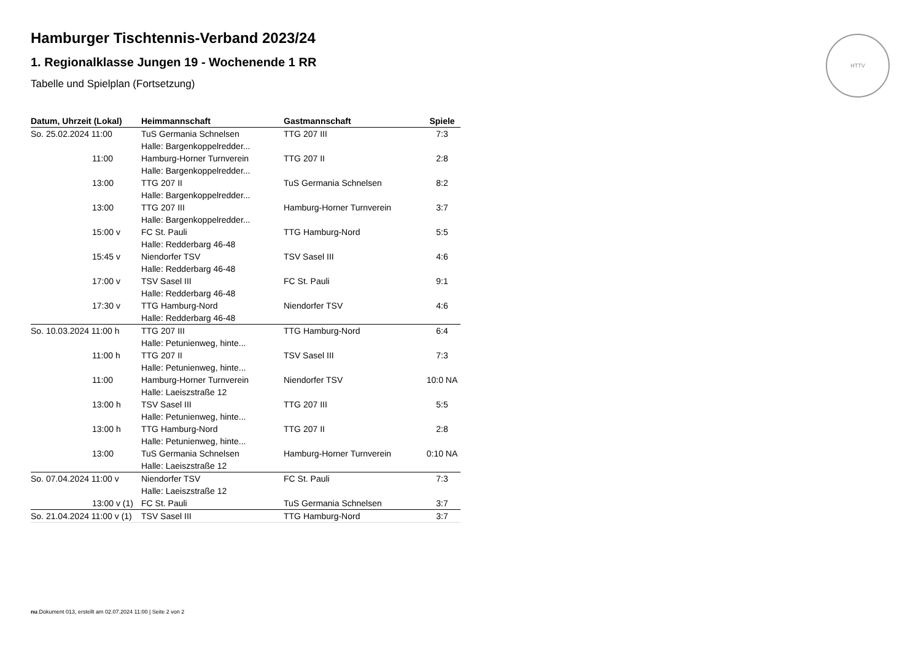HTTV
Hamburger Tischtennis-Verband 2023/24
1. Regionalklasse Jungen 19 - Wochenende 1 RR
Tabelle und Spielplan (Fortsetzung)
| Datum, Uhrzeit (Lokal) | Heimmannschaft | Gastmannschaft | Spiele |
| --- | --- | --- | --- |
| So. 25.02.2024 11:00 | TuS Germania Schnelsen | TTG 207 III | 7:3 |
| | Halle: Bargenkoppelredder... | | |
| 11:00 | Hamburg-Horner Turnverein | TTG 207 II | 2:8 |
| | Halle: Bargenkoppelredder... | | |
| 13:00 | TTG 207 II | TuS Germania Schnelsen | 8:2 |
| | Halle: Bargenkoppelredder... | | |
| 13:00 | TTG 207 III | Hamburg-Horner Turnverein | 3:7 |
| | Halle: Bargenkoppelredder... | | |
| 15:00 v | FC St. Pauli | TTG Hamburg-Nord | 5:5 |
| | Halle: Redderbarg 46-48 | | |
| 15:45 v | Niendorfer TSV | TSV Sasel III | 4:6 |
| | Halle: Redderbarg 46-48 | | |
| 17:00 v | TSV Sasel III | FC St. Pauli | 9:1 |
| | Halle: Redderbarg 46-48 | | |
| 17:30 v | TTG Hamburg-Nord | Niendorfer TSV | 4:6 |
| | Halle: Redderbarg 46-48 | | |
| So. 10.03.2024 11:00 h | TTG 207 III | TTG Hamburg-Nord | 6:4 |
| | Halle: Petunienweg, hinte... | | |
| 11:00 h | TTG 207 II | TSV Sasel III | 7:3 |
| | Halle: Petunienweg, hinte... | | |
| 11:00 | Hamburg-Horner Turnverein | Niendorfer TSV | 10:0 NA |
| | Halle: Laeiszstraße 12 | | |
| 13:00 h | TSV Sasel III | TTG 207 III | 5:5 |
| | Halle: Petunienweg, hinte... | | |
| 13:00 h | TTG Hamburg-Nord | TTG 207 II | 2:8 |
| | Halle: Petunienweg, hinte... | | |
| 13:00 | TuS Germania Schnelsen | Hamburg-Horner Turnverein | 0:10 NA |
| | Halle: Laeiszstraße 12 | | |
| So. 07.04.2024 11:00 v | Niendorfer TSV | FC St. Pauli | 7:3 |
| | Halle: Laeiszstraße 12 | | |
| 13:00 v (1) | FC St. Pauli | TuS Germania Schnelsen | 3:7 |
| So. 21.04.2024 11:00 v (1) | TSV Sasel III | TTG Hamburg-Nord | 3:7 |
nu.Dokument 013, erstellt am 02.07.2024 11:00 | Seite 2 von 2